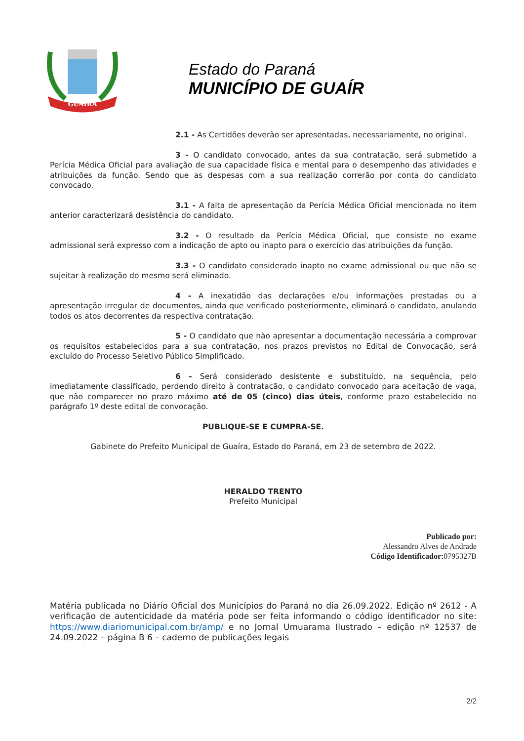GUAIRA
Estado do Paraná
MUNICÍPIO DE GUAÍR
2.1 - As Certidões deverão ser apresentadas, necessariamente, no original.
3 - O candidato convocado, antes da sua contratação, será submetido a Perícia Médica Oficial para avaliação de sua capacidade física e mental para o desempenho das atividades e atribuições da função. Sendo que as despesas com a sua realização correrão por conta do candidato convocado.
3.1 - A falta de apresentação da Perícia Médica Oficial mencionada no item anterior caracterizará desistência do candidato.
3.2 - O resultado da Perícia Médica Oficial, que consiste no exame admissional será expresso com a indicação de apto ou inapto para o exercício das atribuições da função.
3.3 - O candidato considerado inapto no exame admissional ou que não se sujeitar à realização do mesmo será eliminado.
4 - A inexatidão das declarações e/ou informações prestadas ou a apresentação irregular de documentos, ainda que verificado posteriormente, eliminará o candidato, anulando todos os atos decorrentes da respectiva contratação.
5 - O candidato que não apresentar a documentação necessária a comprovar os requisitos estabelecidos para a sua contratação, nos prazos previstos no Edital de Convocação, será excluído do Processo Seletivo Público Simplificado.
6 - Será considerado desistente e substituído, na sequência, pelo imediatamente classificado, perdendo direito à contratação, o candidato convocado para aceitação de vaga, que não comparecer no prazo máximo até de 05 (cinco) dias úteis, conforme prazo estabelecido no parágrafo 1º deste edital de convocação.
PUBLIQUE-SE E CUMPRA-SE.
Gabinete do Prefeito Municipal de Guaíra, Estado do Paraná, em 23 de setembro de 2022.
HERALDO TRENTO
Prefeito Municipal
Publicado por:
Alessandro Alves de Andrade
Código Identificador: 0795327B
Matéria publicada no Diário Oficial dos Municípios do Paraná no dia 26.09.2022. Edição nº 2612 - A verificação de autenticidade da matéria pode ser feita informando o código identificador no site: https://www.diariomunicipal.com.br/amp/ e no Jornal Umuarama Ilustrado – edição nº 12537 de 24.09.2022 – página B 6 – caderno de publicações legais
2/2